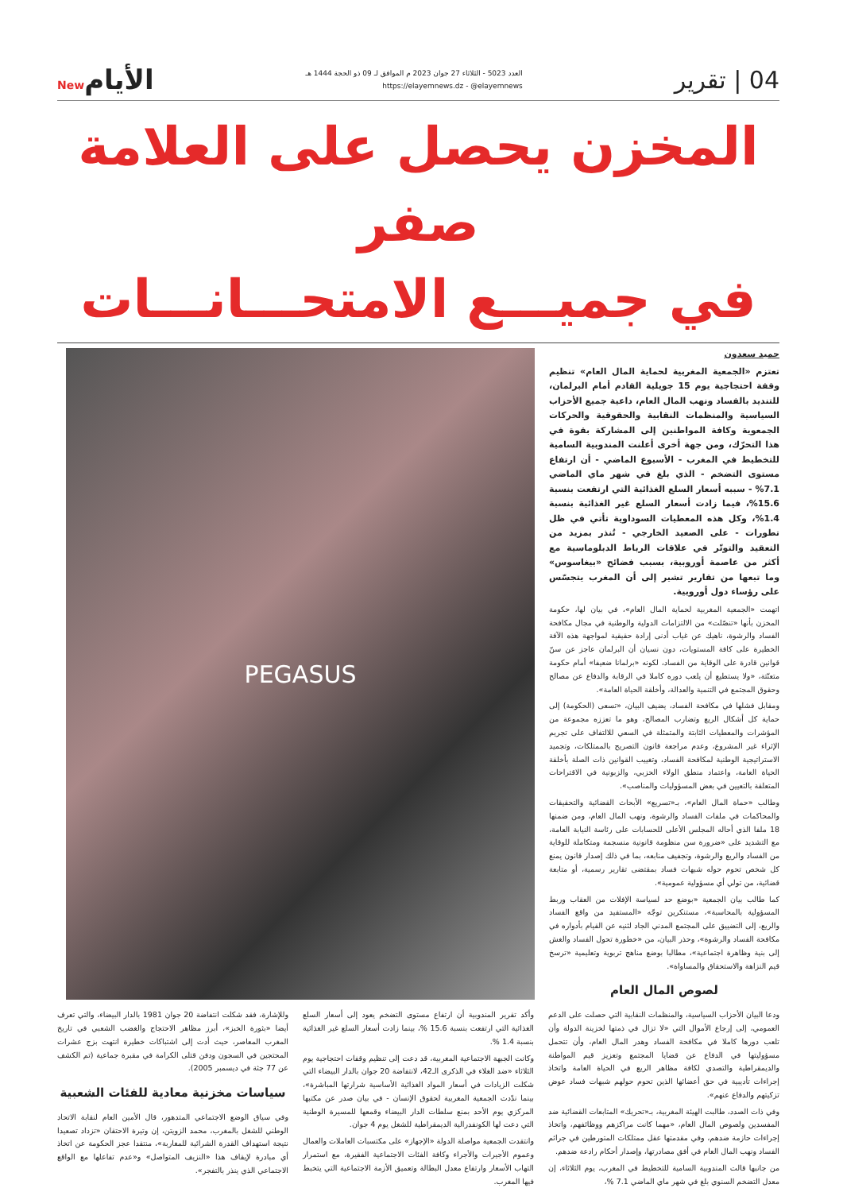04 | تقرير
العدد 5023 - الثلاثاء 27 جوان 2023 م الموافق لـ 09 ذو الحجة 1444 هـ
https://elayemnews.dz - @elayemnews
الأيامNew
المخزن يحصل على العلامة صفر
في جميـــع الامتحـــانـــات
حميد سعدون
تعتزم «الجمعية المغربية لحماية المال العام» تنظيم وقفة احتجاجية يوم 15 جويلية القادم أمام البرلمان، للتنديد بالفساد ونهب المال العام، داعية جميع الأحزاب السياسية والمنظمات النقابية والحقوقية والحركات الجمعوية وكافة المواطنين إلى المشاركة بقوة في هذا التحرّك، ومن جهة أخرى أعلنت المندوبية السامية للتخطيط في المغرب - الأسبوع الماضي - أن ارتفاع مستوى التضخم - الذي بلغ في شهر ماي الماضي 7.1% - سببه أسعار السلع الغذائية التي ارتفعت بنسبة 15.6%، فيما زادت أسعار السلع غير الغذائية بنسبة 1.4%، وكل هذه المعطيات السوداوية تأتي في ظل تطورات - على الصعيد الخارجي - تُنذر بمزيد من التعقيد والتوتّر في علاقات الرباط الدبلوماسية مع أكثر من عاصمة أوروبية، بسبب فضائح «بيغاسوس» وما تبعها من تقارير تشير إلى أن المغرب يتجسّس على رؤساء دول أوروبية.
اتهمت «الجمعية المغربية لحماية المال العام»، في بيان لها، حكومة المخزن بأنها «تنصّلت» من الالتزامات الدولية والوطنية في مجال مكافحة الفساد والرشوة، ناهيك عن غياب أدنى إرادة حقيقية لمواجهة هذه الآفة الخطيرة على كافة المستويات، دون نسيان أن البرلمان عاجز عن سنّ قوانين قادرة على الوقاية من الفساد، لكونه «برلمانا ضعيفا» أمام حكومة متعنّتة، «ولا يستطيع أن يلعب دوره كاملا في الرقابة والدفاع عن مصالح وحقوق المجتمع في التنمية والعدالة، وأخلقة الحياة العامة».
ومقابل فشلها في مكافحة الفساد، يضيف البيان، «تسعى (الحكومة) إلى حماية كل أشكال الريع وتضارب المصالح، وهو ما تعززه مجموعة من المؤشرات والمعطيات الثابتة والمتمثلة في السعي للالتفاف على تجريم الإثراء غير المشروع، وعدم مراجعة قانون التصريح بالممتلكات، وتجميد الاستراتيجية الوطنية لمكافحة الفساد، وتغييب القوانين ذات الصلة بأخلقة الحياة العامة، واعتماد منطق الولاء الحزبي، والزبونية في الاقتراحات المتعلقة بالتعيين في بعض المسؤوليات والمناصب».
وطالب «حماة المال العام»، بـ«تسريع» الأبحاث القضائية والتحقيقات والمحاكمات في ملفات الفساد والرشوة، ونهب المال العام، ومن ضمنها 18 ملفا الذي أحاله المجلس الأعلى للحسابات على رئاسة النيابة العامة، مع التشديد على «ضرورة سن منظومة قانونية منسجمة ومتكاملة للوقاية من الفساد والريع والرشوة، وتجفيف منابعه، بما في ذلك إصدار قانون يمنع كل شخص تحوم حوله شبهات فساد بمقتضى تقارير رسمية، أو متابعة قضائية، من تولي أي مسؤولية عمومية».
كما طالب بيان الجمعية «بوضع حد لسياسة الإفلات من العقاب وربط المسؤولية بالمحاسبة»، مستنكرين توجّه «المستفيد من واقع الفساد والريع، إلى التضييق على المجتمع المدني الجاد لثنيه عن القيام بأدواره في مكافحة الفساد والرشوة»، وحذر البيان، من «خطورة تحول الفساد والغش إلى بنية وظاهرة اجتماعية»، مطالبا بوضع مناهج تربوية وتعليمية «ترسخ قيم النزاهة والاستحقاق والمساواة».
لصوص المال العام
PEGASUS
ودعا البيان الأحزاب السياسية، والمنظمات النقابية التي حصلت على الدعم العمومي، إلى إرجاع الأموال التي «لا تزال في ذمتها لخزينة الدولة وأن تلعب دورها كاملا في مكافحة الفساد وهدر المال العام، وأن تتحمل مسؤوليتها في الدفاع عن قضايا المجتمع وتعزيز قيم المواطنة والديمقراطية والتصدي لكافة مظاهر الريع في الحياة العامة واتخاذ إجراءات تأديبية في حق أعضائها الذين تحوم حولهم شبهات فساد عوض تزكيتهم والدفاع عنهم».
وفي ذات الصدد، طالبت الهيئة المغربية، بـ«تحريك» المتابعات القضائية ضد المفسدين ولصوص المال العام، «مهما كانت مراكزهم ووظائفهم، واتخاذ إجراءات حازمة ضدهم، وفي مقدمتها عقل ممتلكات المتورطين في جرائم الفساد ونهب المال العام في أفق مصادرتها، وإصدار أحكام رادعة ضدهم.
من جانبها قالت المندوبية السامية للتخطيط في المغرب، يوم الثلاثاء، إن معدل التضخم السنوي بلغ في شهر ماي الماضي 7.1 %،
وأكد تقرير المندوبية أن ارتفاع مستوى التضخم يعود إلى أسعار السلع الغذائية التي ارتفعت بنسبة 15.6 %، بينما زادت أسعار السلع غير الغذائية بنسبة 1.4 %.
وكانت الجبهة الاجتماعية المغربية، قد دعت إلى تنظيم وقفات احتجاجية يوم الثلاثاء «ضد الغلاء في الذكرى الـ42، لانتفاضة 20 جوان بالدار البيضاء التي شكلت الزيادات في أسعار المواد الغذائية الأساسية شرارتها المباشرة»، بينما ندّدت الجمعية المغربية لحقوق الإنسان - في بيان صدر عن مكتبها المركزي يوم الأحد بمنع سلطات الدار البيضاء وقمعها للمسيرة الوطنية التي دعت لها الكونفدرالية الديمقراطية للشغل يوم 4 جوان.
وانتقدت الجمعية مواصلة الدولة «الإجهاز» على مكتسبات العاملات والعمال وعموم الأجيرات والأجراء وكافة الفئات الاجتماعية الفقيرة، مع استمرار التهاب الأسعار وارتفاع معدل البطالة وتعميق الأزمة الاجتماعية التي يتخبط فيها المغرب.
وللإشارة، فقد شكلت انتفاضة 20 جوان 1981 بالدار البيضاء، والتي تعرف أيضا «بثورة الخبز»، أبرز مظاهر الاحتجاج والغضب الشعبي في تاريخ المغرب المعاصر، حيث أدت إلى اشتباكات خطيرة انتهت بزج عشرات المحتجين في السجون ودفن قتلى الكرامة في مقبرة جماعية (تم الكشف عن 77 جثة في ديسمبر 2005).
سياسات مخزنية معادية للفئات الشعبية
وفي سياق الوضع الاجتماعي المتدهور، قال الأمين العام لنقابة الاتحاد الوطني للشغل بالمغرب، محمد الزويتن، إن وتيرة الاحتقان «تزداد تصعيدا نتيجة استهداف القدرة الشرائية للمغاربة»، منتقدا عجز الحكومة عن اتخاذ أي مبادرة لإيقاف هذا «النزيف المتواصل» و«عدم تفاعلها مع الواقع الاجتماعي الذي ينذر بالتفجر».